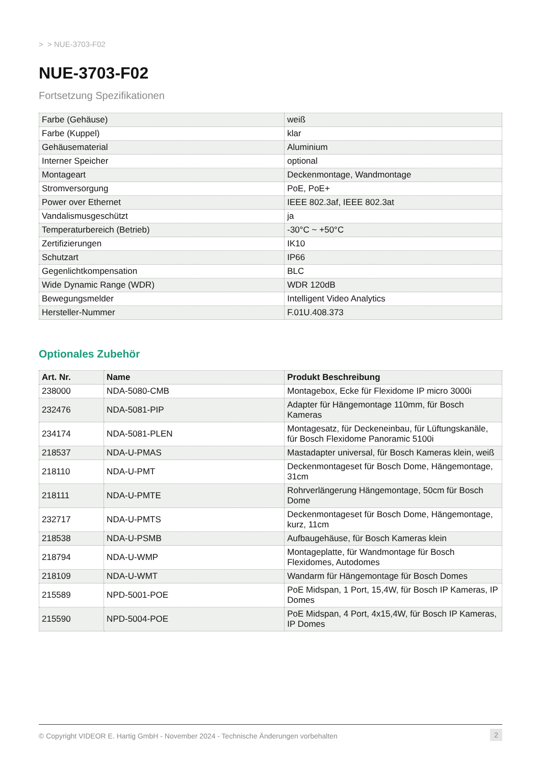> > NUE-3703-F02
NUE-3703-F02
Fortsetzung Spezifikationen
| Farbe (Gehäuse) | weiß |
| Farbe (Kuppel) | klar |
| Gehäusematerial | Aluminium |
| Interner Speicher | optional |
| Montageart | Deckenmontage, Wandmontage |
| Stromversorgung | PoE, PoE+ |
| Power over Ethernet | IEEE 802.3af, IEEE 802.3at |
| Vandalismusgeschützt | ja |
| Temperaturbereich (Betrieb) | -30°C ~ +50°C |
| Zertifizierungen | IK10 |
| Schutzart | IP66 |
| Gegenlichtkompensation | BLC |
| Wide Dynamic Range (WDR) | WDR 120dB |
| Bewegungsmelder | Intelligent Video Analytics |
| Hersteller-Nummer | F.01U.408.373 |
Optionales Zubehör
| Art. Nr. | Name | Produkt Beschreibung |
| --- | --- | --- |
| 238000 | NDA-5080-CMB | Montagebox, Ecke für Flexidome IP micro 3000i |
| 232476 | NDA-5081-PIP | Adapter für Hängemontage 110mm, für Bosch Kameras |
| 234174 | NDA-5081-PLEN | Montagesatz, für Deckeneinbau, für Lüftungskanäle, für Bosch Flexidome Panoramic 5100i |
| 218537 | NDA-U-PMAS | Mastadapter universal, für Bosch Kameras klein, weiß |
| 218110 | NDA-U-PMT | Deckenmontageset für Bosch Dome, Hängemontage, 31cm |
| 218111 | NDA-U-PMTE | Rohrverlängerung Hängemontage, 50cm für Bosch Dome |
| 232717 | NDA-U-PMTS | Deckenmontageset für Bosch Dome, Hängemontage, kurz, 11cm |
| 218538 | NDA-U-PSMB | Aufbaugehäuse, für Bosch Kameras klein |
| 218794 | NDA-U-WMP | Montageplatte, für Wandmontage für Bosch Flexidomes, Autodomes |
| 218109 | NDA-U-WMT | Wandarm für Hängemontage für Bosch Domes |
| 215589 | NPD-5001-POE | PoE Midspan, 1 Port, 15,4W, für Bosch IP Kameras, IP Domes |
| 215590 | NPD-5004-POE | PoE Midspan, 4 Port, 4x15,4W, für Bosch IP Kameras, IP Domes |
© Copyright VIDEOR E. Hartig GmbH - November 2024 - Technische Änderungen vorbehalten 2